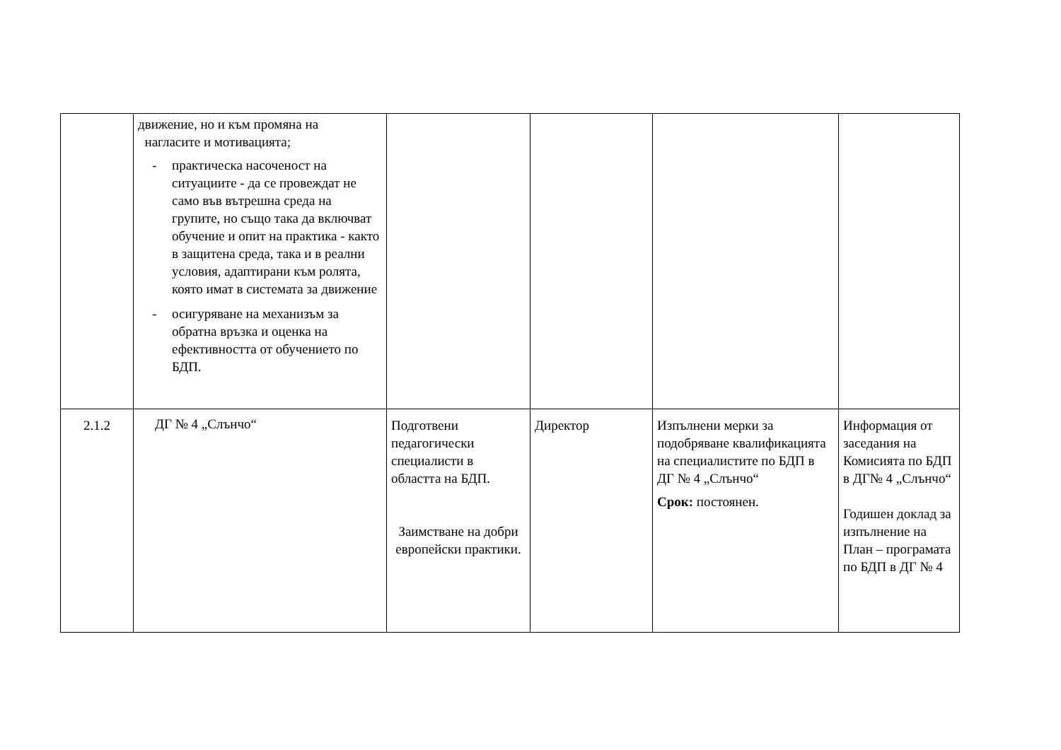| | движение, но и към промяна на нагласите и мотивацията; - практическа насоченост на ситуациите - да се провеждат не само във вътрешна среда на групите, но също така да включват обучение и опит на практика - както в защитена среда, така и в реални условия, адаптирани към ролята, която имат в системата за движение - осигуряване на механизъм за обратна връзка и оценка на ефективността от обучението по БДП. | | | | |
| 2.1.2 | ДГ № 4 „Слънчо“ | Подготвени педагогически специалисти в областта на БДП. Заимстване на добри европейски практики. | Директор | Изпълнени мерки за подобряване квалификацията на специалистите по БДП в ДГ № 4 „Слънчо“ Срок: постоянен. | Информация от заседания на Комисията по БДП в ДГ№ 4 „Слънчо“ Годишен доклад за изпълнение на План – програмата по БДП в ДГ № 4 |